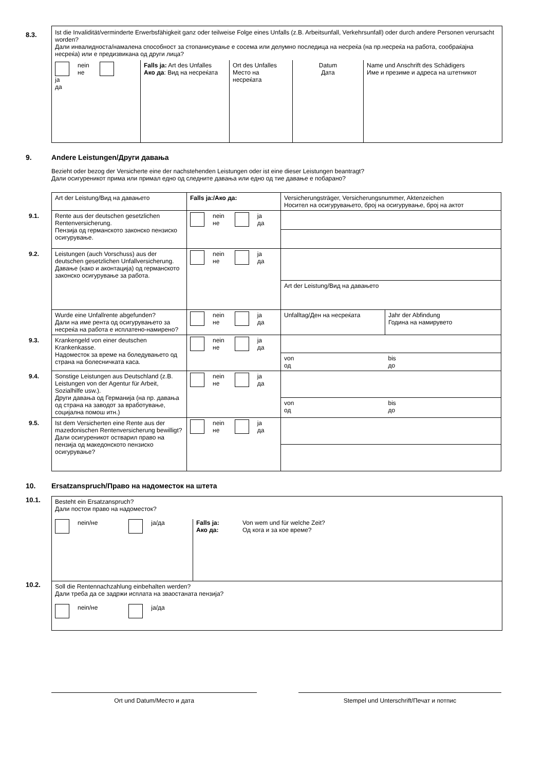8.3.
Ist die Invalidität/verminderte Erwerbsfähigkeit ganz oder teilweise Folge eines Unfalls (z.B. Arbeitsunfall, Verkehrsunfall) oder durch andere Personen verursacht worden?
Дали инвалидноста/намалена способност за стопанисување е сосема или делумно последица на несреќа (на пр.несреќа на работа, сообраќајна несреќа) или е предизвикана од други лица?
| nein не ja да | Falls ja: Art des Unfalles Ако да : Вид на несреќата | Ort des Unfalles Место на несреќата | Datum Дата | Name und Anschrift des Schädigers Име и презиме и адреса на штетникот |
9. Andere Leistungen/Други давања
Bezieht oder bezog der Versicherte eine der nachstehenden Leistungen oder ist eine dieser Leistungen beantragt?
Дали осигуреникот прима или примал едно од следните давања или едно од тие давање е побарано?
| | Art der Leistung/Вид на давањето | Falls ja:/Ако да: | Versicherungsträger, Versicherungsnummer, Aktenzeichen Носител на осигурувањето, број на осигурување, број на актот | |
| 9.1. | Rente aus der deutschen gesetzlichen Rentenversicherung. Пензија од германското законско пензиско осигурување. | nein не ja да | | |
| 9.2. | Leistungen (auch Vorschuss) aus der deutschen gesetzlichen Unfallversicherung. Давање (како и аконтација) од германското законско осигурување за работа. | nein не ja да | | |
| | | | Art der Leistung/Вид на давањето | |
| | Wurde eine Unfallrente abgefunden? Дали на име рента од осигурувањето за несреќа на работа е исплатено-намирено? | nein не ja да | Unfalltag/Ден на несреќата | Jahr der Abfindung Година на намирувето |
| 9.3. | Krankengeld von einer deutschen Krankenkasse. Надоместок за време на боледувањето од страна на болесничката каса. | nein не ja да | | |
| | | | von од | bis до |
| 9.4. | Sonstige Leistungen aus Deutschland (z.B. Leistungen von der Agentur für Arbeit, Sozialhilfe usw.). Други давања од Германија (на пр. давања од страна на заводот за вработување, социјална помош итн.) | nein не ja да | | |
| | | | von од | bis до |
| 9.5. | Ist dem Versicherten eine Rente aus der mazedonischen Rentenversicherung bewilligt? Дали осигуреникот остварил право на пензија од македонското пензиско осигурување? | nein не ja да | | |
10. Ersatzanspruch/Право на надоместок на штета
10.1.
Besteht ein Ersatzanspruch?
Дали постои право на надоместок?
nein/не ja/да Falls ja: Von wem und für welche Zeit?
Ако да: Од кога и за кое време?
10.2.
Soll die Rentennachzahlung einbehalten werden?
Дали треба да се задржи исплата на зваостаната пензија?
nein/не ja/да
Ort und Datum/Место и дата Stempel und Unterschrift/Печат и потпис